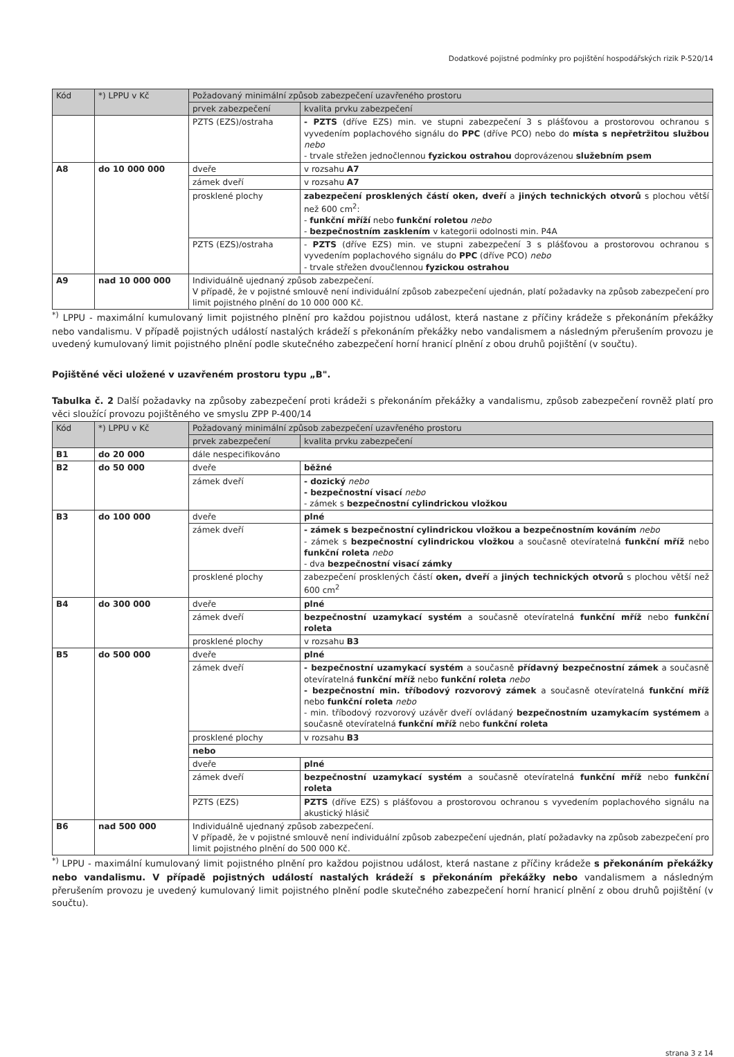Dodatkové pojistné podmínky pro pojištění hospodářských rizik P-520/14
| Kód | *) LPPU v Kč | Požadovaný minimální způsob zabezpečení uzavřeného prostoru | |
| --- | --- | --- | --- |
| | | prvek zabezpečení | kvalita prvku zabezpečení |
| | | PZTS (EZS)/ostraha | - PZTS (dříve EZS) min. ve stupni zabezpečení 3 s plášťovou a prostorovou ochranou s vyvedením poplachového signálu do PPC (dříve PCO) nebo do místa s nepřetržitou službou nebo - trvale střežen jednočlennou fyzickou ostrahou doprovázenou služebním psem |
| A8 | do 10 000 000 | dveře | v rozsahu A7 |
| | | zámek dveří | v rozsahu A7 |
| | | prosklené plochy | zabezpečení prosklených částí oken, dveří a jiných technických otvorů s plochou větší než 600 cm<sup>2</sup>: - funkční mříží nebo funkční roletou nebo - bezpečnostním zasklením v kategorii odolnosti min. P4A |
| | | PZTS (EZS)/ostraha | - PZTS (dříve EZS) min. ve stupni zabezpečení 3 s plášťovou a prostorovou ochranou s vyvedením poplachového signálu do PPC (dříve PCO) nebo - trvale střežen dvoučlennou fyzickou ostrahou |
| A9 | nad 10 000 000 | Individuálně ujednaný způsob zabezpečení. V případě, že v pojistné smlouvě není individuální způsob zabezpečení ujednán, platí požadavky na způsob zabezpečení pro limit pojistného plnění do 10 000 000 Kč. | |
<sup>*)</sup> LPPU - maximální kumulovaný limit pojistného plnění pro každou pojistnou událost, která nastane z příčiny krádeže s překonáním překážky nebo vandalismu. V případě pojistných událostí nastalých krádeží s překonáním překážky nebo vandalismem a následným přerušením provozu je uvedený kumulovaný limit pojistného plnění podle skutečného zabezpečení horní hranicí plnění z obou druhů pojištění (v součtu).
Pojištěné věci uložené v uzavřeném prostoru typu „B".
Tabulka č. 2 Další požadavky na způsoby zabezpečení proti krádeži s překonáním překážky a vandalismu, způsob zabezpečení rovněž platí pro věci sloužící provozu pojištěného ve smyslu ZPP P-400/14
| Kód | *) LPPU v Kč | Požadovaný minimální způsob zabezpečení uzavřeného prostoru | |
| --- | --- | --- | --- |
| | | prvek zabezpečení | kvalita prvku zabezpečení |
| B1 | do 20 000 | dále nespecifikováno | |
| B2 | do 50 000 | dveře | běžné |
| | | zámek dveří | - dozický nebo - bezpečnostní visací nebo - zámek s bezpečnostní cylindrickou vložkou |
| B3 | do 100 000 | dveře | plné |
| | | zámek dveří | - zámek s bezpečnostní cylindrickou vložkou a bezpečnostním kováním nebo - zámek s bezpečnostní cylindrickou vložkou a současně otevíratelná funkční mříž nebo funkční roleta nebo - dva bezpečnostní visací zámky |
| | | prosklené plochy | zabezpečení prosklených částí oken, dveří a jiných technických otvorů s plochou větší než 600 cm<sup>2</sup> |
| B4 | do 300 000 | dveře | plné |
| | | zámek dveří | bezpečnostní uzamykací systém a současně otevíratelná funkční mříž nebo funkční roleta |
| | | prosklené plochy | v rozsahu B3 |
| B5 | do 500 000 | dveře | plné |
| | | zámek dveří | - bezpečnostní uzamykací systém a současně přídavný bezpečnostní zámek a současně otevíratelná funkční mříž nebo funkční roleta nebo - bezpečnostní min. tříbodový rozvorový zámek a současně otevíratelná funkční mříž nebo funkční roleta nebo - min. tříbodový rozvorový uzávěr dveří ovládaný bezpečnostním uzamykacím systémem a současně otevíratelná funkční mříž nebo funkční roleta |
| | | prosklené plochy | v rozsahu B3 |
| | | nebo | |
| | | dveře | plné |
| | | zámek dveří | bezpečnostní uzamykací systém a současně otevíratelná funkční mříž nebo funkční roleta |
| | | PZTS (EZS) | PZTS (dříve EZS) s plášťovou a prostorovou ochranou s vyvedením poplachového signálu na akustický hlásič |
| B6 | nad 500 000 | Individuálně ujednaný způsob zabezpečení. V případě, že v pojistné smlouvě není individuální způsob zabezpečení ujednán, platí požadavky na způsob zabezpečení pro limit pojistného plnění do 500 000 Kč. | |
<sup>*)</sup> LPPU - maximální kumulovaný limit pojistného plnění pro každou pojistnou událost, která nastane z příčiny krádeže s překonáním překážky nebo vandalismu. V případě pojistných událostí nastalých krádeží s překonáním překážky nebo vandalismem a následným přerušením provozu je uvedený kumulovaný limit pojistného plnění podle skutečného zabezpečení horní hranicí plnění z obou druhů pojištění (v součtu).
strana 3 z 14